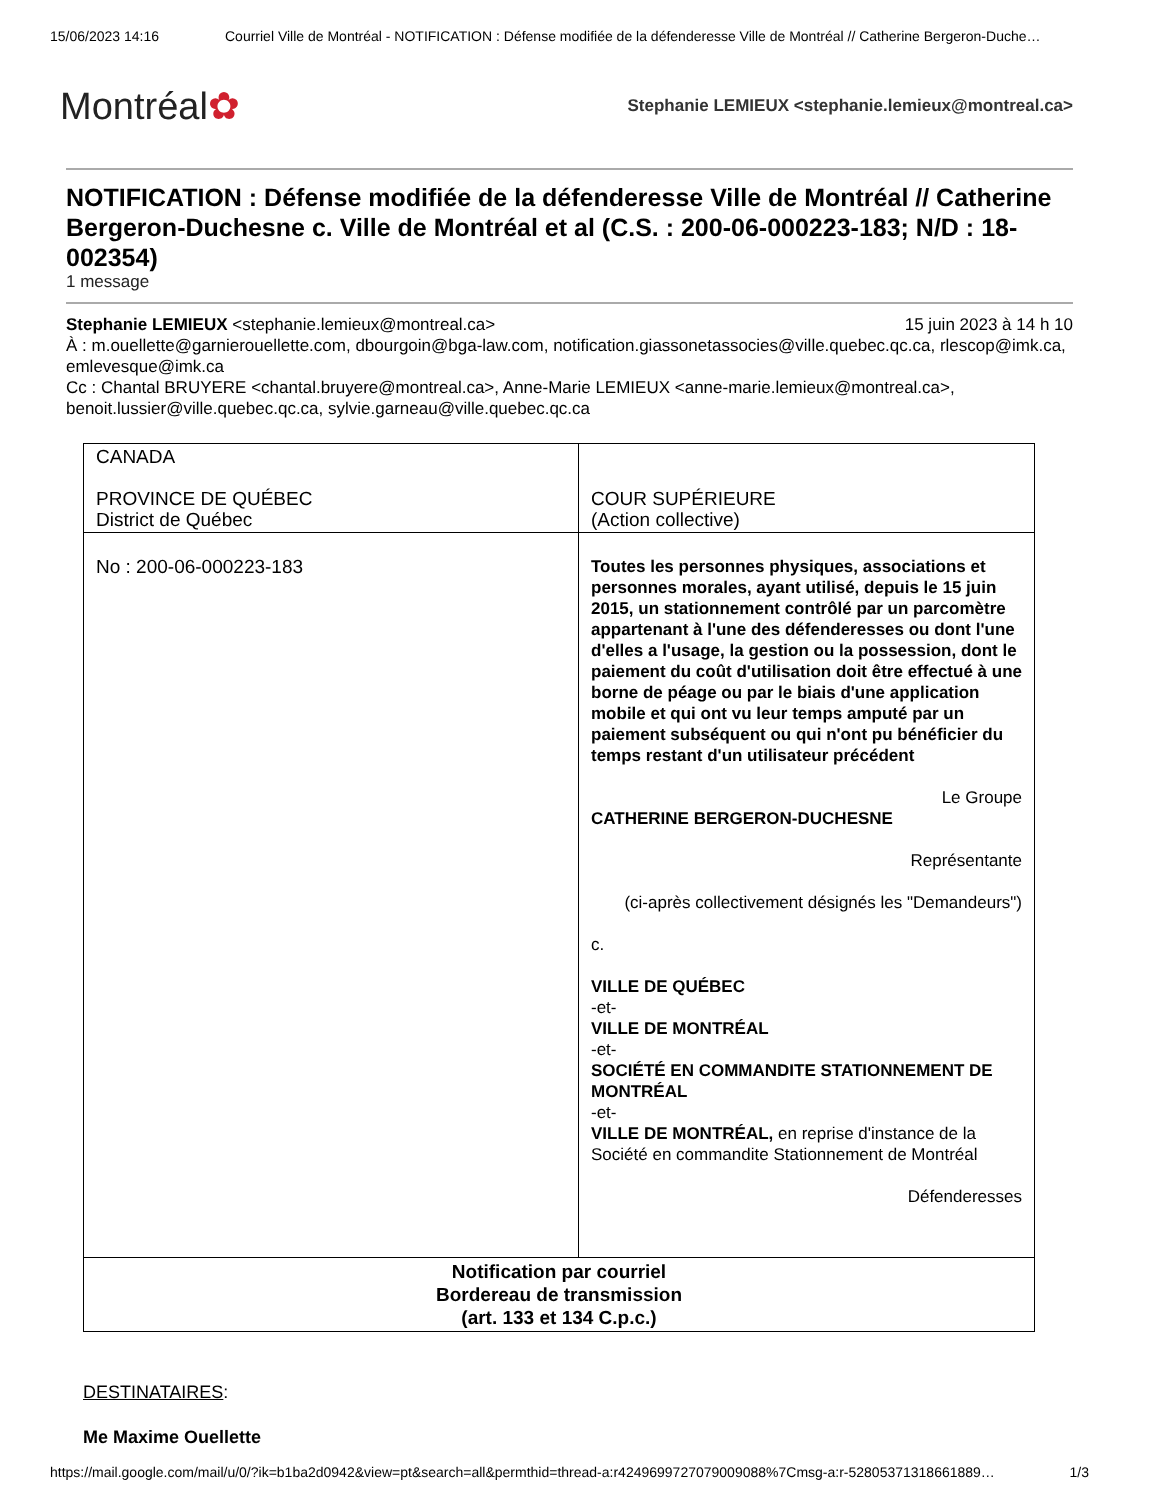15/06/2023 14:16 Courriel Ville de Montréal - NOTIFICATION : Défense modifiée de la défenderesse Ville de Montréal // Catherine Bergeron-Duche…
Montréal✿
Stephanie LEMIEUX <stephanie.lemieux@montreal.ca>
NOTIFICATION : Défense modifiée de la défenderesse Ville de Montréal // Catherine Bergeron-Duchesne c. Ville de Montréal et al (C.S. : 200-06-000223-183; N/D : 18-002354)
1 message
Stephanie LEMIEUX <stephanie.lemieux@montreal.ca> 15 juin 2023 à 14 h 10
À : m.ouellette@garnierouellette.com, dbourgoin@bga-law.com, notification.giassonetassocies@ville.quebec.qc.ca, rlescop@imk.ca, emlevesque@imk.ca
Cc : Chantal BRUYERE <chantal.bruyere@montreal.ca>, Anne-Marie LEMIEUX <anne-marie.lemieux@montreal.ca>, benoit.lussier@ville.quebec.qc.ca, sylvie.garneau@ville.quebec.qc.ca
| CANADA PROVINCE DE QUÉBEC District de Québec | COUR SUPÉRIEURE (Action collective) |
| No : 200-06-000223-183 | Toutes les personnes physiques, associations et personnes morales, ayant utilisé, depuis le 15 juin 2015, un stationnement contrôlé par un parcomètre appartenant à l'une des défenderesses ou dont l'une d'elles a l'usage, la gestion ou la possession, dont le paiement du coût d'utilisation doit être effectué à une borne de péage ou par le biais d'une application mobile et qui ont vu leur temps amputé par un paiement subséquent ou qui n'ont pu bénéficier du temps restant d'un utilisateur précédent Le Groupe CATHERINE BERGERON-DUCHESNE Représentante (ci-après collectivement désignés les "Demandeurs") c. VILLE DE QUÉBEC -et- VILLE DE MONTRÉAL -et- SOCIÉTÉ EN COMMANDITE STATIONNEMENT DE MONTRÉAL -et- VILLE DE MONTRÉAL, en reprise d'instance de la Société en commandite Stationnement de Montréal Défenderesses |
| Notification par courriel Bordereau de transmission (art. 133 et 134 C.p.c.) | |
DESTINATAIRES:
Me Maxime Ouellette
https://mail.google.com/mail/u/0/?ik=b1ba2d0942&view=pt&search=all&permthid=thread-a:r4249699727079009088%7Cmsg-a:r-52805371318661889… 1/3